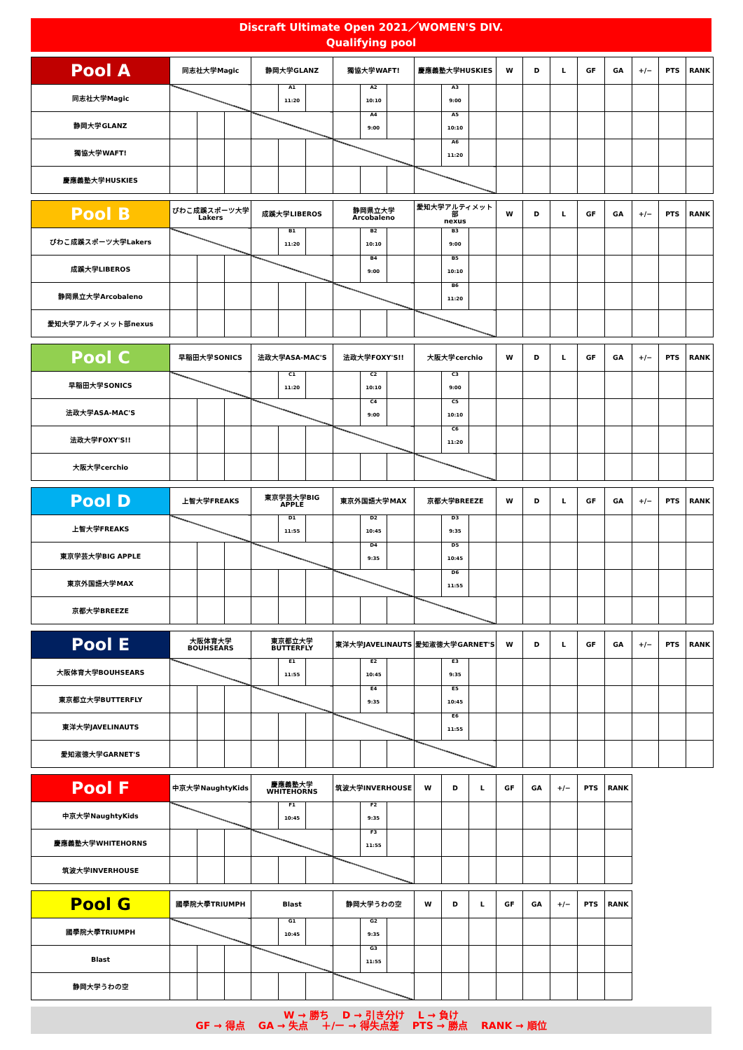Discraft Ultimate Open 2021／WOMEN'S DIV.
Qualifying pool
| Pool A | 同志社大学Magic | | | 静岡大学GLANZ | | | 獨協大学WAFT! | | | 慶應義塾大学HUSKIES | | | W | D | L | GF | GA | +/− | PTS | RANK |
| 同志社大学Magic | | | | | A1 11:20 | | | A2 10:10 | | | A3 9:00 | | | | | | | | | |
| 静岡大学GLANZ | | | | | | | | A4 9:00 | | | A5 10:10 | | | | | | | | | |
| 獨協大学WAFT! | | | | | | | | | | | A6 11:20 | | | | | | | | | |
| 慶應義塾大学HUSKIES | | | | | | | | | | | | | | | | | | | | |
| Pool B | びわこ成蹊スポーツ大学 Lakers | | | 成蹊大学LIBEROS | | | 静岡県立大学Arcobaleno | | | 愛知大学アルティメット部 nexus | | | W | D | L | GF | GA | +/− | PTS | RANK |
| びわこ成蹊スポーツ大学Lakers | | | | | B1 11:20 | | | B2 10:10 | | | B3 9:00 | | | | | | | | | |
| 成蹊大学LIBEROS | | | | | | | | B4 9:00 | | | B5 10:10 | | | | | | | | | |
| 静岡県立大学Arcobaleno | | | | | | | | | | | B6 11:20 | | | | | | | | | |
| 愛知大学アルティメット部nexus | | | | | | | | | | | | | | | | | | | | |
| Pool C | 早稲田大学SONICS | | | 法政大学ASA-MAC'S | | | 法政大学FOXY'S!! | | | 大阪大学cerchio | | | W | D | L | GF | GA | +/− | PTS | RANK |
| 早稲田大学SONICS | | | | | C1 11:20 | | | C2 10:10 | | | C3 9:00 | | | | | | | | | |
| 法政大学ASA-MAC'S | | | | | | | | C4 9:00 | | | C5 10:10 | | | | | | | | | |
| 法政大学FOXY'S!! | | | | | | | | | | | C6 11:20 | | | | | | | | | |
| 大阪大学cerchio | | | | | | | | | | | | | | | | | | | | |
| Pool D | 上智大学FREAKS | | | 東京学芸大学BIG APPLE | | | 東京外国語大学MAX | | | 京都大学BREEZE | | | W | D | L | GF | GA | +/− | PTS | RANK |
| 上智大学FREAKS | | | | | D1 11:55 | | | D2 10:45 | | | D3 9:35 | | | | | | | | | |
| 東京学芸大学BIG APPLE | | | | | | | | D4 9:35 | | | D5 10:45 | | | | | | | | | |
| 東京外国語大学MAX | | | | | | | | | | | D6 11:55 | | | | | | | | | |
| 京都大学BREEZE | | | | | | | | | | | | | | | | | | | | |
| Pool E | 大阪体育大学 BOUHSEARS | | | 東京都立大学 BUTTERFLY | | | 東洋大学JAVELINAUTS | | | 愛知淑徳大学GARNET'S | | | W | D | L | GF | GA | +/− | PTS | RANK |
| 大阪体育大学BOUHSEARS | | | | | E1 11:55 | | | E2 10:45 | | | E3 9:35 | | | | | | | | | |
| 東京都立大学BUTTERFLY | | | | | | | | E4 9:35 | | | E5 10:45 | | | | | | | | | |
| 東洋大学JAVELINAUTS | | | | | | | | | | | E6 11:55 | | | | | | | | | |
| 愛知淑徳大学GARNET'S | | | | | | | | | | | | | | | | | | | | |
| Pool F | 中京大学NaughtyKids | | | 慶應義塾大学 WHITEHORNS | | | 筑波大学INVERHOUSE | | | W | D | L | GF | GA | +/− | PTS | RANK |
| 中京大学NaughtyKids | | | | | F1 10:45 | | | F2 9:35 | | | | | | | | | |
| 慶應義塾大学WHITEHORNS | | | | | | | | F3 11:55 | | | | | | | | | |
| 筑波大学INVERHOUSE | | | | | | | | | | | | | | | | | |
| Pool G | 國學院大學TRIUMPH | | | Blast | | | 静岡大学うわの空 | | | W | D | L | GF | GA | +/− | PTS | RANK |
| 國學院大學TRIUMPH | | | | | G1 10:45 | | | G2 9:35 | | | | | | | | | |
| Blast | | | | | | | | G3 11:55 | | | | | | | | | |
| 静岡大学うわの空 | | | | | | | | | | | | | | | | | |
W → 勝ち　 D → 引き分け　 L → 負け
GF → 得点　 GA → 失点　 ＋/ー → 得失点差　 PTS → 勝点　 RANK → 順位